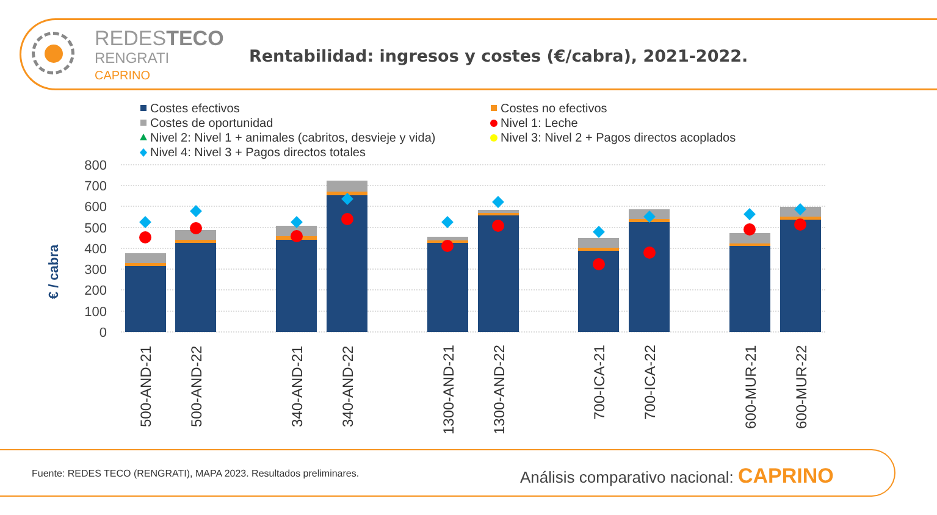REDESTECO
RENGRATI
CAPRINO
Rentabilidad: ingresos y costes (€/cabra), 2021-2022.
Costes efectivos
Costes no efectivos
Costes de oportunidad
Nivel 1: Leche
Nivel 2: Nivel 1 + animales (cabritos, desvieje y vida)
Nivel 3: Nivel 2 + Pagos directos acoplados
Nivel 4: Nivel 3 + Pagos directos totales
800
700
600
500
400
300
200
100
0
€ / cabra
500-AND-21
500-AND-22
340-AND-21
340-AND-22
1300-AND-21
1300-AND-22
700-ICA-21
700-ICA-22
600-MUR-21
600-MUR-22
Fuente: REDES TECO (RENGRATI), MAPA 2023. Resultados preliminares.
Análisis comparativo nacional: CAPRINO